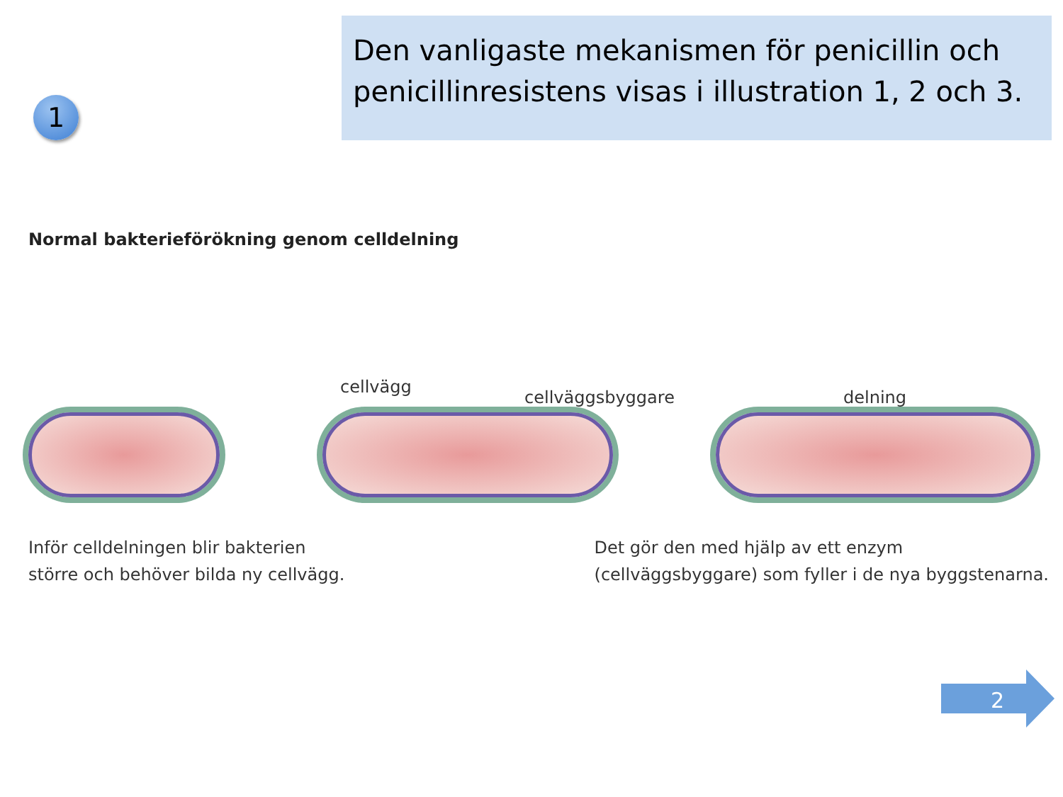1
Den vanligaste mekanismen för penicillin och penicillinresistens visas i illustration 1, 2 och 3.
Normal bakterieförökning genom celldelning
cellvägg
cellväggsbyggare delning
Inför celldelningen blir bakterien
större och behöver bilda ny cellvägg.
Det gör den med hjälp av ett enzym
(cellväggsbyggare) som fyller i de nya byggstenarna.
2